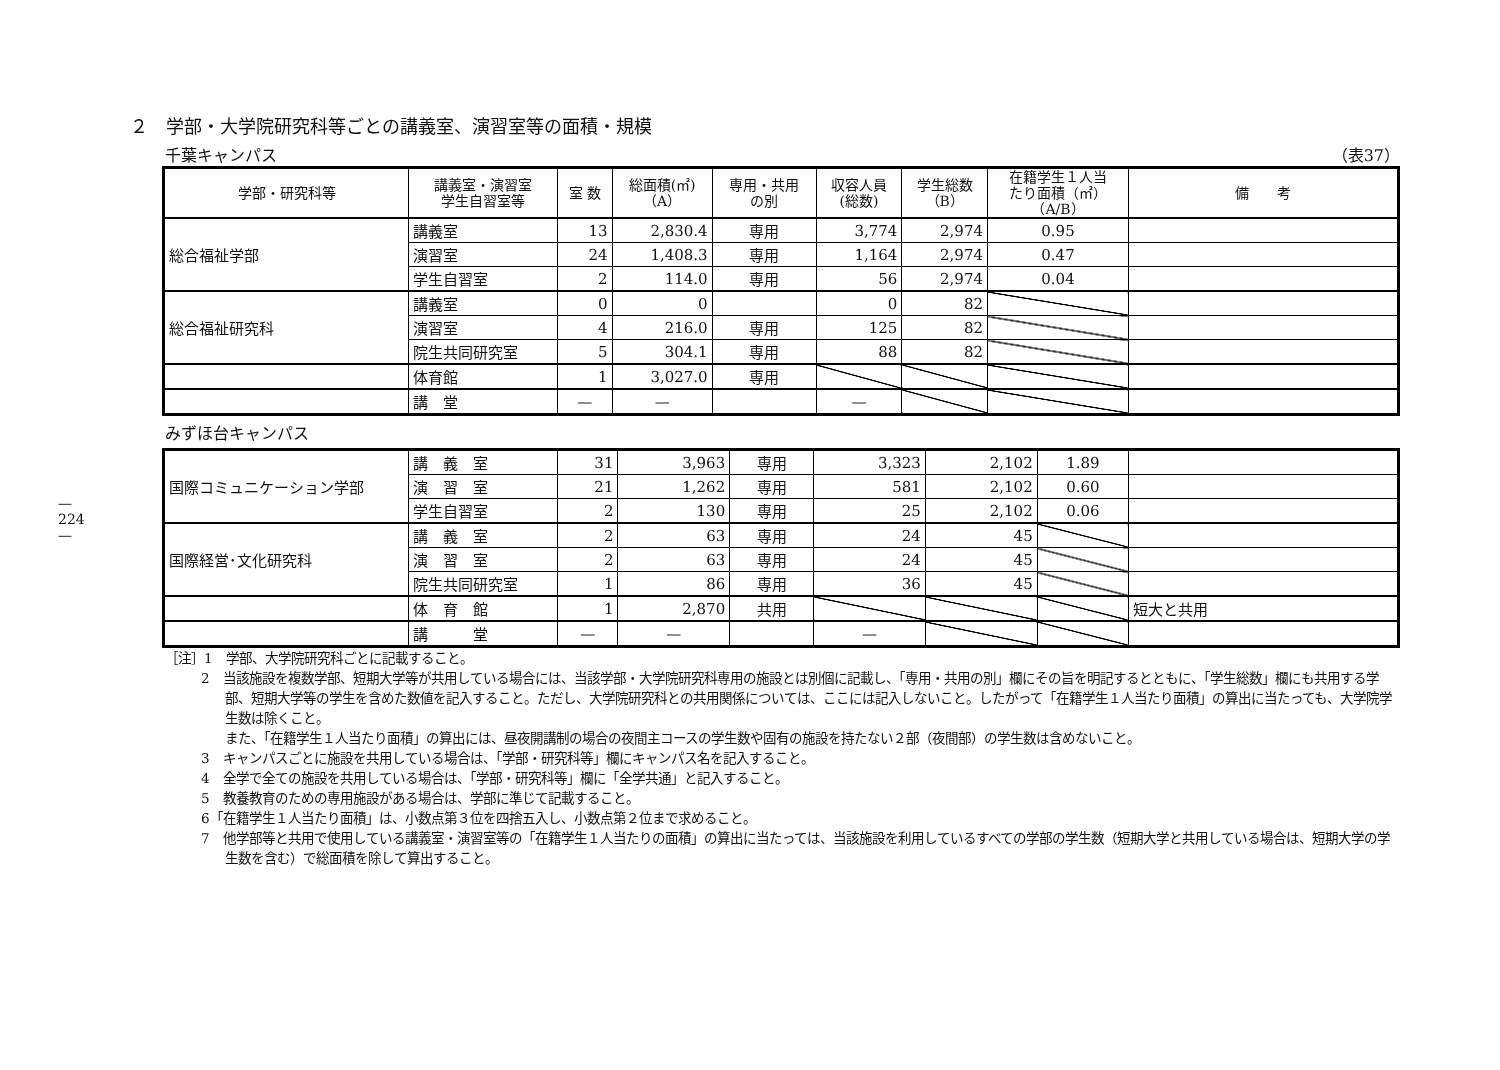— 224 —
２　学部・大学院研究科等ごとの講義室、演習室等の面積・規模
千葉キャンパス （表37）
| 学部・研究科等 | 講義室・演習室 学生自習室等 | 室 数 | 総面積(㎡) （A） | 専用・共用 の別 | 収容人員 (総数) | 学生総数 （B） | 在籍学生１人当 たり面積（㎡） （A/B） | 備 考 |
| --- | --- | --- | --- | --- | --- | --- | --- | --- |
| 総合福祉学部 | 講義室 | 13 | 2,830.4 | 専用 | 3,774 | 2,974 | 0.95 | |
| | 演習室 | 24 | 1,408.3 | 専用 | 1,164 | 2,974 | 0.47 | |
| | 学生自習室 | 2 | 114.0 | 専用 | 56 | 2,974 | 0.04 | |
| 総合福祉研究科 | 講義室 | 0 | 0 | | 0 | 82 | | |
| | 演習室 | 4 | 216.0 | 専用 | 125 | 82 | | |
| | 院生共同研究室 | 5 | 304.1 | 専用 | 88 | 82 | | |
| | 体育館 | 1 | 3,027.0 | 専用 | | | | |
| | 講 堂 | — | — | | — | | | |
みずほ台キャンパス
| 国際コミュニケーション学部 | 講 義 室 | 31 | 3,963 | 専用 | 3,323 | 2,102 | 1.89 | |
| | 演 習 室 | 21 | 1,262 | 専用 | 581 | 2,102 | 0.60 | |
| | 学生自習室 | 2 | 130 | 専用 | 25 | 2,102 | 0.06 | |
| 国際経営･文化研究科 | 講 義 室 | 2 | 63 | 専用 | 24 | 45 | | |
| | 演 習 室 | 2 | 63 | 専用 | 24 | 45 | | |
| | 院生共同研究室 | 1 | 86 | 専用 | 36 | 45 | | |
| | 体 育 館 | 1 | 2,870 | 共用 | | | | 短大と共用 |
| | 講 堂 | — | — | | — | | | |
［注］1　学部、大学院研究科ごとに記載すること。
2　当該施設を複数学部、短期大学等が共用している場合には、当該学部・大学院研究科専用の施設とは別個に記載し、「専用・共用の別」欄にその旨を明記するとともに、「学生総数」欄にも共用する学部、短期大学等の学生を含めた数値を記入すること。ただし、大学院研究科との共用関係については、ここには記入しないこと。したがって「在籍学生１人当たり面積」の算出に当たっても、大学院学生数は除くこと。
また、「在籍学生１人当たり面積」の算出には、昼夜開講制の場合の夜間主コースの学生数や固有の施設を持たない２部（夜間部）の学生数は含めないこと。
3　キャンパスごとに施設を共用している場合は、「学部・研究科等」欄にキャンパス名を記入すること。
4　全学で全ての施設を共用している場合は、「学部・研究科等」欄に「全学共通」と記入すること。
5　教養教育のための専用施設がある場合は、学部に準じて記載すること。
6「在籍学生１人当たり面積」は、小数点第３位を四捨五入し、小数点第２位まで求めること。
7　他学部等と共用で使用している講義室・演習室等の「在籍学生１人当たりの面積」の算出に当たっては、当該施設を利用しているすべての学部の学生数（短期大学と共用している場合は、短期大学の学生数を含む）で総面積を除して算出すること。